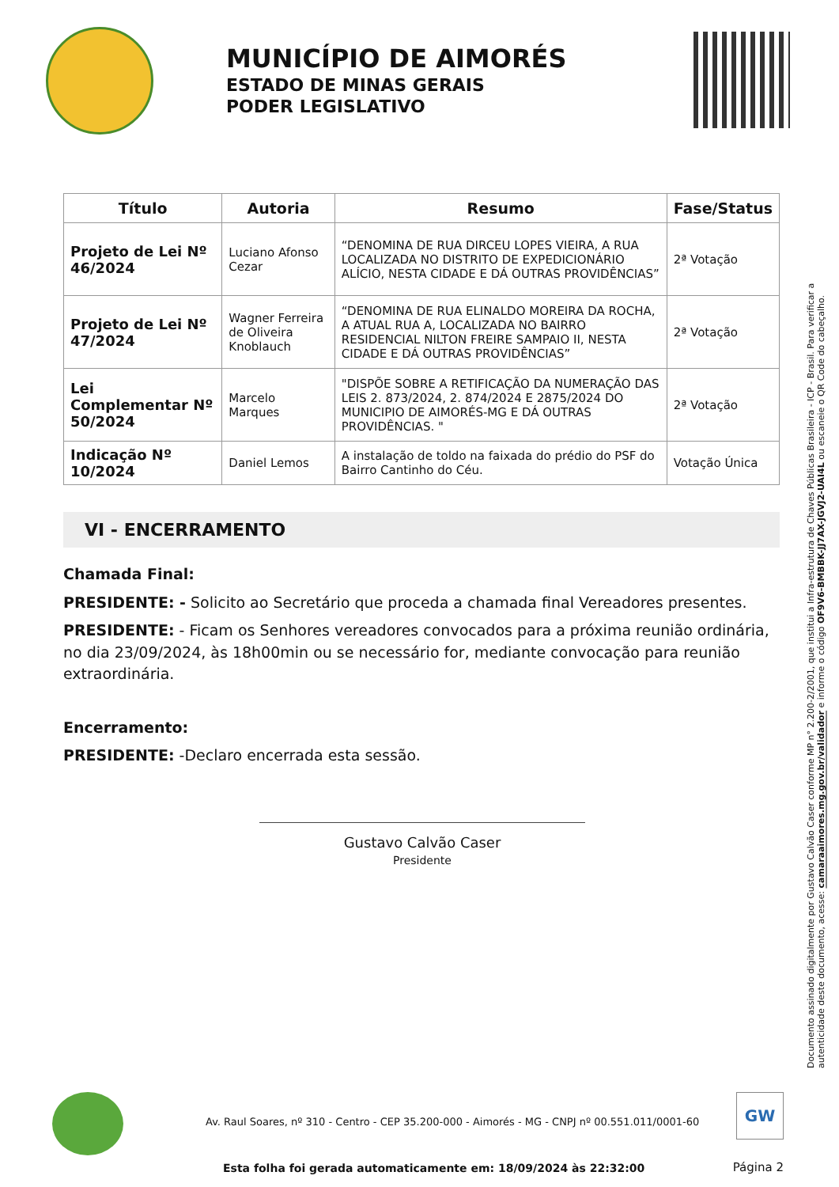MUNICÍPIO DE AIMORÉS
ESTADO DE MINAS GERAIS
PODER LEGISLATIVO
| Título | Autoria | Resumo | Fase/Status |
| --- | --- | --- | --- |
| Projeto de Lei Nº 46/2024 | Luciano Afonso Cezar | “DENOMINA DE RUA DIRCEU LOPES VIEIRA, A RUA LOCALIZADA NO DISTRITO DE EXPEDICIONÁRIO ALÍCIO, NESTA CIDADE E DÁ OUTRAS PROVIDÊNCIAS” | 2ª Votação |
| Projeto de Lei Nº 47/2024 | Wagner Ferreira de Oliveira Knoblauch | “DENOMINA DE RUA ELINALDO MOREIRA DA ROCHA, A ATUAL RUA A, LOCALIZADA NO BAIRRO RESIDENCIAL NILTON FREIRE SAMPAIO II, NESTA CIDADE E DÁ OUTRAS PROVIDÊNCIAS” | 2ª Votação |
| Lei Complementar Nº 50/2024 | Marcelo Marques | "DISPÕE SOBRE A RETIFICAÇÃO DA NUMERAÇÃO DAS LEIS 2. 873/2024, 2. 874/2024 E 2875/2024 DO MUNICIPIO DE AIMORÉS-MG E DÁ OUTRAS PROVIDÊNCIAS. " | 2ª Votação |
| Indicação Nº 10/2024 | Daniel Lemos | A instalação de toldo na faixada do prédio do PSF do Bairro Cantinho do Céu. | Votação Única |
VI - ENCERRAMENTO
Chamada Final:
PRESIDENTE: - Solicito ao Secretário que proceda a chamada final Vereadores presentes.
PRESIDENTE: - Ficam os Senhores vereadores convocados para a próxima reunião ordinária, no dia 23/09/2024, às 18h00min ou se necessário for, mediante convocação para reunião extraordinária.
Encerramento:
PRESIDENTE: -Declaro encerrada esta sessão.
Gustavo Calvão Caser
Presidente
Documento assinado digitalmente por Gustavo Calvão Caser conforme MP n° 2.200-2/2001, que institui a Infra-estrutura de Chaves Públicas Brasileira - ICP - Brasil. Para verificar a autenticidade deste documento, acesse: camaraaimores.mg.gov.br/validador e informe o código OF9V6-BMBBK-JJ7AX-JGVJ2-UAI4L ou escaneie o QR Code do cabeçalho.
Av. Raul Soares, nº 310 - Centro - CEP 35.200-000 - Aimorés - MG - CNPJ nº 00.551.011/0001-60
GW
Esta folha foi gerada automaticamente em: 18/09/2024 às 22:32:00
Página 2